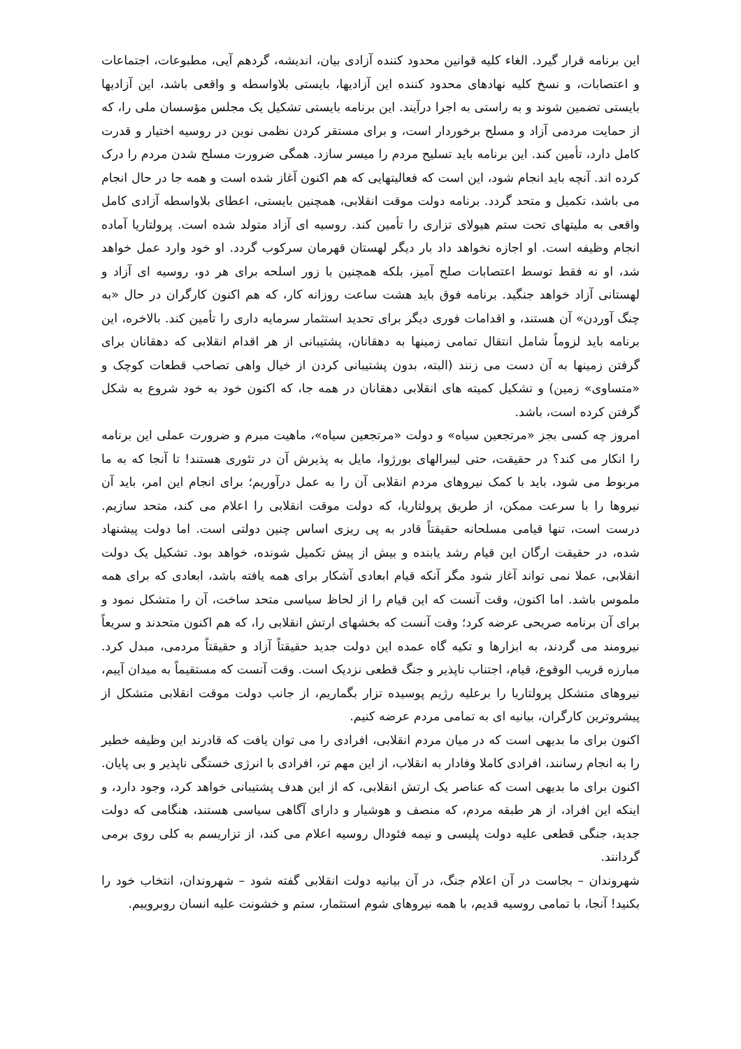این برنامه قرار گیرد. الغاء کلیه قوانین محدود کننده آزادی بیان، اندیشه، گردهم آیی، مطبوعات، اجتماعات و اعتصابات، و نسخ کلیه نهادهای محدود کننده این آزادیها، بایستی بلاواسطه و واقعی باشد، این آزادیها بایستی تضمین شوند و به راستی به اجرا درآیند. این برنامه بایستی تشکیل یک مجلس مؤسسان ملی را، که از حمایت مردمی آزاد و مسلح برخوردار است، و برای مستقر کردن نظمی نوین در روسیه اختیار و قدرت کامل دارد، تأمین کند. این برنامه باید تسلیح مردم را میسر سازد. همگی ضرورت مسلح شدن مردم را درک کرده اند. آنچه باید انجام شود، این است که فعالیتهایی که هم اکنون آغاز شده است و همه جا در حال انجام می باشد، تکمیل و متحد گردد. برنامه دولت موقت انقلابی، همچنین بایستی، اعطای بلاواسطه آزادی کامل واقعی به ملیتهای تحت ستم هیولای تزاری را تأمین کند. روسیه ای آزاد متولد شده است. پرولتاریا آماده انجام وظیفه است. او اجازه نخواهد داد بار دیگر لهستان قهرمان سرکوب گردد. او خود وارد عمل خواهد شد، او نه فقط توسط اعتصابات صلح آمیز، بلکه همچنین با زور اسلحه برای هر دو، روسیه ای آزاد و لهستانی آزاد خواهد جنگید. برنامه فوق باید هشت ساعت روزانه کار، که هم اکنون کارگران در حال «به چنگ آوردن» آن هستند، و اقدامات فوری دیگر برای تحدید استثمار سرمایه داری را تأمین کند. بالاخره، این برنامه باید لزوماً شامل انتقال تمامی زمینها به دهقانان، پشتیبانی از هر اقدام انقلابی که دهقانان برای گرفتن زمینها به آن دست می زنند (البته، بدون پشتیبانی کردن از خیال واهی تصاحب قطعات کوچک و «متساوی» زمین) و تشکیل کمیته های انقلابی دهقانان در همه جا، که اکنون خود به خود شروع به شکل گرفتن کرده است، باشد.
امروز چه کسی بجز «مرتجعین سیاه» و دولت «مرتجعین سیاه»، ماهیت مبرم و ضرورت عملی این برنامه را انکار می کند؟ در حقیقت، حتی لیبرالهای بورژوا، مایل به پذیرش آن در تئوری هستند! تا آنجا که به ما مربوط می شود، باید با کمک نیروهای مردم انقلابی آن را به عمل درآوریم؛ برای انجام این امر، باید آن نیروها را با سرعت ممکن، از طریق پرولتاریا، که دولت موقت انقلابی را اعلام می کند، متحد سازیم. درست است، تنها قیامی مسلحانه حقیقتاً قادر به پی ریزی اساس چنین دولتی است. اما دولت پیشنهاد شده، در حقیقت ارگان این قیام رشد یابنده و بیش از پیش تکمیل شونده، خواهد بود. تشکیل یک دولت انقلابی، عملا نمی تواند آغاز شود مگر آنکه قیام ابعادی آشکار برای همه یافته باشد، ابعادی که برای همه ملموس باشد. اما اکنون، وقت آنست که این قیام را از لحاظ سیاسی متحد ساخت، آن را متشکل نمود و برای آن برنامه صریحی عرضه کرد؛ وقت آنست که بخشهای ارتش انقلابی را، که هم اکنون متحدند و سریعاً نیرومند می گردند، به ابزارها و تکیه گاه عمده این دولت جدید حقیقتاً آزاد و حقیقتاً مردمی، مبدل کرد. مبارزه قریب الوقوع، قیام، اجتناب ناپذیر و جنگ قطعی نزدیک است. وقت آنست که مستقیماً به میدان آییم، نیروهای متشکل پرولتاریا را برعلیه رژیم پوسیده تزار بگماریم، از جانب دولت موقت انقلابی متشکل از پیشروترین کارگران، بیانیه ای به تمامی مردم عرضه کنیم.
اکنون برای ما بدیهی است که در میان مردم انقلابی، افرادی را می توان یافت که قادرند این وظیفه خطیر را به انجام رسانند، افرادی کاملا وفادار به انقلاب، از این مهم تر، افرادی با انرژی خستگی ناپذیر و بی پایان. اکنون برای ما بدیهی است که عناصر یک ارتش انقلابی، که از این هدف پشتیبانی خواهد کرد، وجود دارد، و اینکه این افراد، از هر طبقه مردم، که منصف و هوشیار و دارای آگاهی سیاسی هستند، هنگامی که دولت جدید، جنگی قطعی علیه دولت پلیسی و نیمه فئودال روسیه اعلام می کند، از تزاریسم به کلی روی برمی گردانند.
شهروندان – بجاست در آن اعلام جنگ، در آن بیانیه دولت انقلابی گفته شود – شهروندان، انتخاب خود را بکنید! آنجا، با تمامی روسیه قدیم، با همه نیروهای شوم استثمار، ستم و خشونت علیه انسان روبروییم.